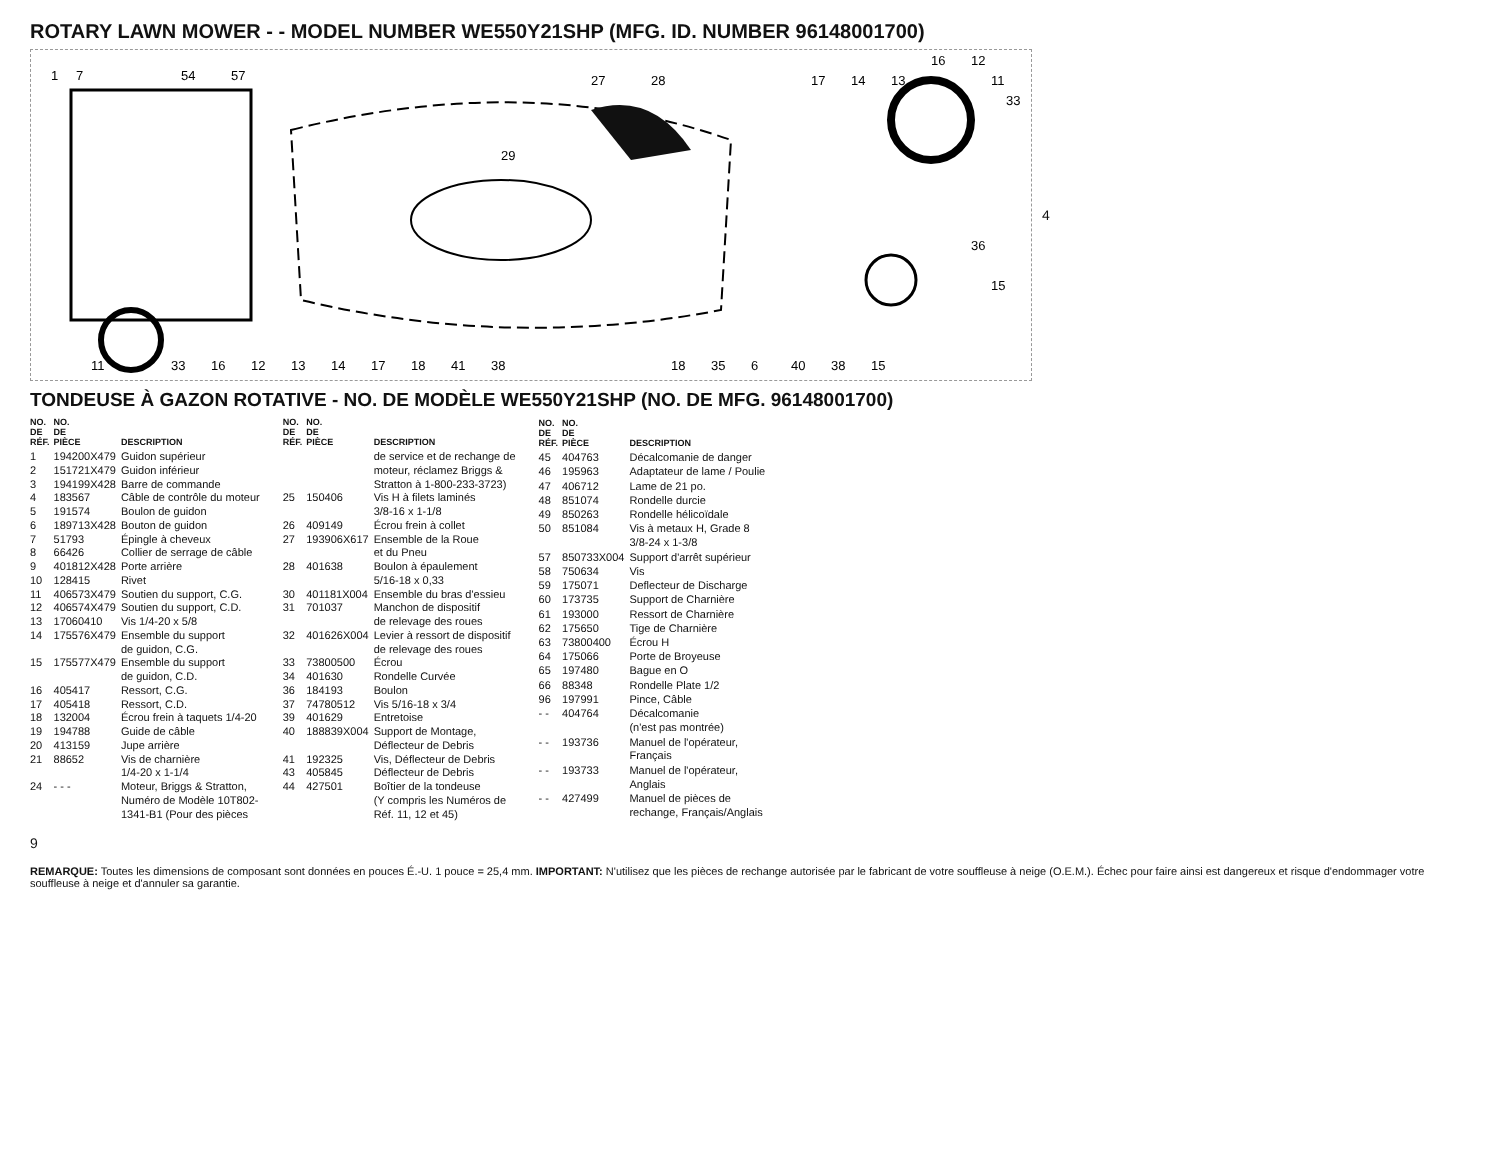ROTARY LAWN MOWER - - MODEL NUMBER WE550Y21SHP (MFG. ID. NUMBER 96148001700)
1
7
54
57
11
33
16
12
13
14
17
18
41
38
29
27
28
18
35
6
40
38
15
17
14
13
16
12
11
33
36
15
4
TONDEUSE À GAZON ROTATIVE - NO. DE MODÈLE WE550Y21SHP (NO. DE MFG. 96148001700)
| NO. DE RÉF. | NO. DE PIÈCE | DESCRIPTION |
| --- | --- | --- |
| 1 | 194200X479 | Guidon supérieur |
| 2 | 151721X479 | Guidon inférieur |
| 3 | 194199X428 | Barre de commande |
| 4 | 183567 | Câble de contrôle du moteur |
| 5 | 191574 | Boulon de guidon |
| 6 | 189713X428 | Bouton de guidon |
| 7 | 51793 | Épingle à cheveux |
| 8 | 66426 | Collier de serrage de câble |
| 9 | 401812X428 | Porte arrière |
| 10 | 128415 | Rivet |
| 11 | 406573X479 | Soutien du support, C.G. |
| 12 | 406574X479 | Soutien du support, C.D. |
| 13 | 17060410 | Vis 1/4-20 x 5/8 |
| 14 | 175576X479 | Ensemble du support de guidon, C.G. |
| 15 | 175577X479 | Ensemble du support de guidon, C.D. |
| 16 | 405417 | Ressort, C.G. |
| 17 | 405418 | Ressort, C.D. |
| 18 | 132004 | Écrou frein à taquets 1/4-20 |
| 19 | 194788 | Guide de câble |
| 20 | 413159 | Jupe arrière |
| 21 | 88652 | Vis de charnière 1/4-20 x 1-1/4 |
| 24 | - - - | Moteur, Briggs & Stratton, Numéro de Modèle 10T802- 1341-B1 (Pour des pièces |
| NO. DE RÉF. | NO. DE PIÈCE | DESCRIPTION |
| --- | --- | --- |
| | | de service et de rechange de moteur, réclamez Briggs & Stratton à 1-800-233-3723) |
| 25 | 150406 | Vis H à filets laminés 3/8-16 x 1-1/8 |
| 26 | 409149 | Écrou frein à collet |
| 27 | 193906X617 | Ensemble de la Roue et du Pneu |
| 28 | 401638 | Boulon à épaulement 5/16-18 x 0,33 |
| 30 | 401181X004 | Ensemble du bras d'essieu |
| 31 | 701037 | Manchon de dispositif de relevage des roues |
| 32 | 401626X004 | Levier à ressort de dispositif de relevage des roues |
| 33 | 73800500 | Écrou |
| 34 | 401630 | Rondelle Curvée |
| 36 | 184193 | Boulon |
| 37 | 74780512 | Vis 5/16-18 x 3/4 |
| 39 | 401629 | Entretoise |
| 40 | 188839X004 | Support de Montage, Déflecteur de Debris |
| 41 | 192325 | Vis, Déflecteur de Debris |
| 43 | 405845 | Déflecteur de Debris |
| 44 | 427501 | Boîtier de la tondeuse (Y compris les Numéros de Réf. 11, 12 et 45) |
| NO. DE RÉF. | NO. DE PIÈCE | DESCRIPTION |
| --- | --- | --- |
| 45 | 404763 | Décalcomanie de danger |
| 46 | 195963 | Adaptateur de lame / Poulie |
| 47 | 406712 | Lame de 21 po. |
| 48 | 851074 | Rondelle durcie |
| 49 | 850263 | Rondelle hélicoïdale |
| 50 | 851084 | Vis à metaux H, Grade 8 3/8-24 x 1-3/8 |
| 57 | 850733X004 | Support d'arrêt supérieur |
| 58 | 750634 | Vis |
| 59 | 175071 | Deflecteur de Discharge |
| 60 | 173735 | Support de Charnière |
| 61 | 193000 | Ressort de Charnière |
| 62 | 175650 | Tige de Charnière |
| 63 | 73800400 | Écrou H |
| 64 | 175066 | Porte de Broyeuse |
| 65 | 197480 | Bague en O |
| 66 | 88348 | Rondelle Plate 1/2 |
| 96 | 197991 | Pince, Câble |
| - - | 404764 | Décalcomanie (n'est pas montrée) |
| - - | 193736 | Manuel de l'opérateur, Français |
| - - | 193733 | Manuel de l'opérateur, Anglais |
| - - | 427499 | Manuel de pièces de rechange, Français/Anglais |
9
REMARQUE: Toutes les dimensions de composant sont données en pouces É.-U. 1 pouce = 25,4 mm. IMPORTANT: N'utilisez que les pièces de rechange autorisée par le fabricant de votre souffleuse à neige (O.E.M.). Échec pour faire ainsi est dangereux et risque d'endommager votre souffleuse à neige et d'annuler sa garantie.